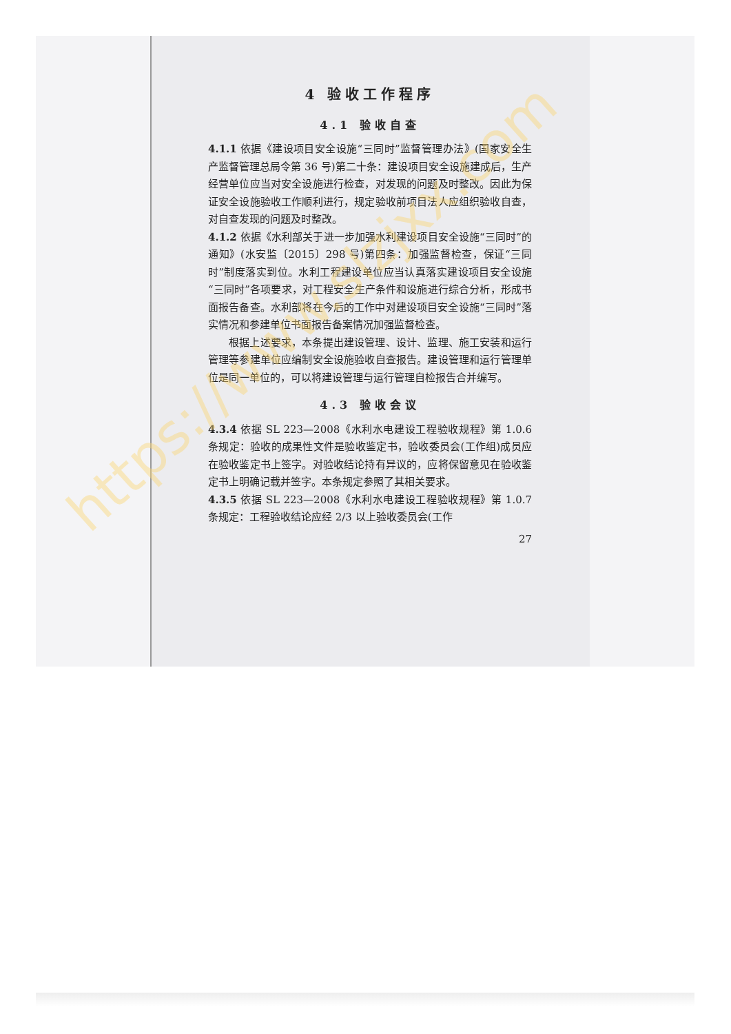4 验收工作程序
4.1 验收自查
4.1.1 依据《建设项目安全设施“三同时”监督管理办法》(国家安全生产监督管理总局令第 36 号)第二十条：建设项目安全设施建成后，生产经营单位应当对安全设施进行检查，对发现的问题及时整改。因此为保证安全设施验收工作顺利进行，规定验收前项目法人应组织验收自查，对自查发现的问题及时整改。
4.1.2 依据《水利部关于进一步加强水利建设项目安全设施“三同时”的通知》(水安监〔2015〕298 号)第四条：加强监督检查，保证“三同时”制度落实到位。水利工程建设单位应当认真落实建设项目安全设施“三同时”各项要求，对工程安全生产条件和设施进行综合分析，形成书面报告备查。水利部将在今后的工作中对建设项目安全设施“三同时”落实情况和参建单位书面报告备案情况加强监督检查。
根据上述要求，本条提出建设管理、设计、监理、施工安装和运行管理等参建单位应编制安全设施验收自查报告。建设管理和运行管理单位是同一单位的，可以将建设管理与运行管理自检报告合并编写。
4.3 验收会议
4.3.4 依据 SL 223—2008《水利水电建设工程验收规程》第 1.0.6 条规定：验收的成果性文件是验收鉴定书，验收委员会(工作组)成员应在验收鉴定书上签字。对验收结论持有异议的，应将保留意见在验收鉴定书上明确记载并签字。本条规定参照了其相关要求。
4.3.5 依据 SL 223—2008《水利水电建设工程验收规程》第 1.0.7 条规定：工程验收结论应经 2/3 以上验收委员会(工作
27
https://www.slzjxx.com